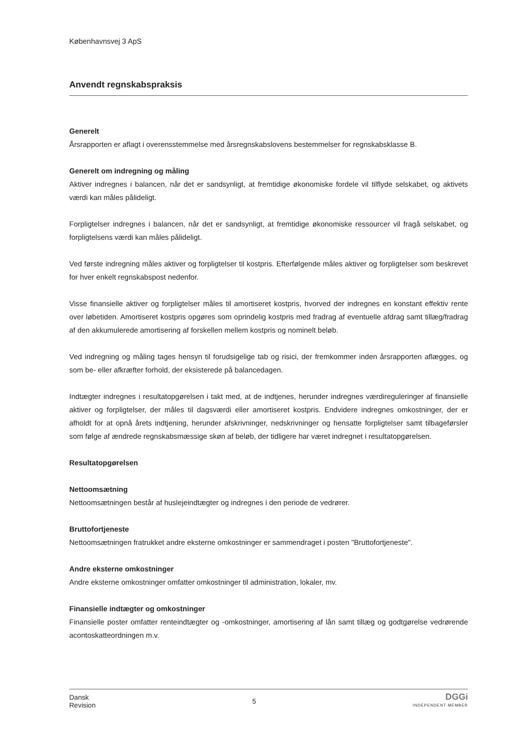Københavnsvej 3 ApS
Anvendt regnskabspraksis
Generelt
Årsrapporten er aflagt i overensstemmelse med årsregnskabslovens bestemmelser for regnskabsklasse B.
Generelt om indregning og måling
Aktiver indregnes i balancen, når det er sandsynligt, at fremtidige økonomiske fordele vil tilflyde selskabet, og aktivets værdi kan måles pålideligt.
Forpligtelser indregnes i balancen, når det er sandsynligt, at fremtidige økonomiske ressourcer vil fragå selskabet, og forpligtelsens værdi kan måles pålideligt.
Ved første indregning måles aktiver og forpligtelser til kostpris. Efterfølgende måles aktiver og forpligtelser som beskrevet for hver enkelt regnskabspost nedenfor.
Visse finansielle aktiver og forpligtelser måles til amortiseret kostpris, hvorved der indregnes en konstant effektiv rente over løbetiden. Amortiseret kostpris opgøres som oprindelig kostpris med fradrag af eventuelle afdrag samt tillæg/fradrag af den akkumulerede amortisering af forskellen mellem kostpris og nominelt beløb.
Ved indregning og måling tages hensyn til forudsigelige tab og risici, der fremkommer inden årsrapporten aflægges, og som be- eller afkræfter forhold, der eksisterede på balancedagen.
Indtægter indregnes i resultatopgørelsen i takt med, at de indtjenes, herunder indregnes værdireguleringer af finansielle aktiver og forpligtelser, der måles til dagsværdi eller amortiseret kostpris. Endvidere indregnes omkostninger, der er afholdt for at opnå årets indtjening, herunder afskrivninger, nedskrivninger og hensatte forpligtelser samt tilbageførsler som følge af ændrede regnskabsmæssige skøn af beløb, der tidligere har været indregnet i resultatopgørelsen.
Resultatopgørelsen
Nettoomsætning
Nettoomsætningen består af huslejeindtægter og indregnes i den periode de vedrører.
Bruttofortjeneste
Nettoomsætningen fratrukket andre eksterne omkostninger er sammendraget i posten "Bruttofortjeneste".
Andre eksterne omkostninger
Andre eksterne omkostninger omfatter omkostninger til administration, lokaler, mv.
Finansielle indtægter og omkostninger
Finansielle poster omfatter renteindtægter og -omkostninger, amortisering af lån samt tillæg og godtgørelse vedrørende acontoskatteordningen m.v.
Dansk
Revision
5
DGGi
INDEPENDENT MEMBER